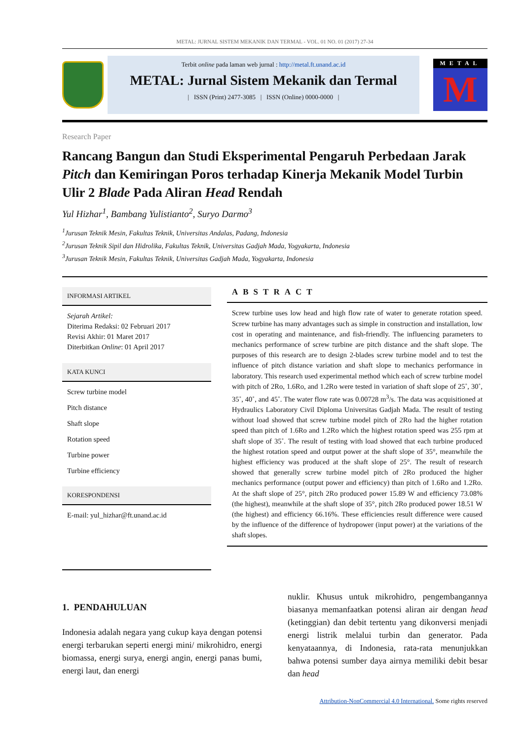METAL: JURNAL SISTEM MEKANIK DAN TERMAL - VOL. 01 NO. 01 (2017) 27-34
Terbit online pada laman web jurnal : http://metal.ft.unand.ac.id
METAL: Jurnal Sistem Mekanik dan Termal
| ISSN (Print) 2477-3085 | ISSN (Online) 0000-0000 |
METAL
M
Research Paper
Rancang Bangun dan Studi Eksperimental Pengaruh Perbedaan Jarak Pitch dan Kemiringan Poros terhadap Kinerja Mekanik Model Turbin Ulir 2 Blade Pada Aliran Head Rendah
Yul Hizhar<sup>1</sup>, Bambang Yulistianto<sup>2</sup>, Suryo Darmo<sup>3</sup>
<sup>1</sup> Jurusan Teknik Mesin, Fakultas Teknik, Universitas Andalas, Padang, Indonesia
<sup>2</sup> Jurusan Teknik Sipil dan Hidrolika, Fakultas Teknik, Universitas Gadjah Mada, Yogyakarta, Indonesia
<sup>3</sup> Jurusan Teknik Mesin, Fakultas Teknik, Universitas Gadjah Mada, Yogyakarta, Indonesia
INFORMASI ARTIKEL
Sejarah Artikel:
Diterima Redaksi: 02 Februari 2017
Revisi Akhir: 01 Maret 2017
Diterbitkan Online: 01 April 2017
KATA KUNCI
Screw turbine model
Pitch distance
Shaft slope
Rotation speed
Turbine power
Turbine efficiency
KORESPONDENSI
E-mail: yul_hizhar@ft.unand.ac.id
ABSTRACT
Screw turbine uses low head and high flow rate of water to generate rotation speed. Screw turbine has many advantages such as simple in construction and installation, low cost in operating and maintenance, and fish-friendly. The influencing parameters to mechanics performance of screw turbine are pitch distance and the shaft slope. The purposes of this research are to design 2-blades screw turbine model and to test the influence of pitch distance variation and shaft slope to mechanics performance in laboratory. This research used experimental method which each of screw turbine model with pitch of 2Ro, 1.6Ro, and 1.2Ro were tested in variation of shaft slope of 25˚, 30˚, 35˚, 40˚, and 45˚. The water flow rate was 0.00728 m<sup>3</sup>/s. The data was acquisitioned at Hydraulics Laboratory Civil Diploma Universitas Gadjah Mada. The result of testing without load showed that screw turbine model pitch of 2Ro had the higher rotation speed than pitch of 1.6Ro and 1.2Ro which the highest rotation speed was 255 rpm at shaft slope of 35˚. The result of testing with load showed that each turbine produced the highest rotation speed and output power at the shaft slope of 35°, meanwhile the highest efficiency was produced at the shaft slope of 25°. The result of research showed that generally screw turbine model pitch of 2Ro produced the higher mechanics performance (output power and efficiency) than pitch of 1.6Ro and 1.2Ro. At the shaft slope of 25°, pitch 2Ro produced power 15.89 W and efficiency 73.08% (the highest), meanwhile at the shaft slope of 35°, pitch 2Ro produced power 18.51 W (the highest) and efficiency 66.16%. These efficiencies result difference were caused by the influence of the difference of hydropower (input power) at the variations of the shaft slopes.
1. PENDAHULUAN
Indonesia adalah negara yang cukup kaya dengan potensi energi terbarukan seperti energi mini/ mikrohidro, energi biomassa, energi surya, energi angin, energi panas bumi, energi laut, dan energi
nuklir. Khusus untuk mikrohidro, pengembangannya biasanya memanfaatkan potensi aliran air dengan head (ketinggian) dan debit tertentu yang dikonversi menjadi energi listrik melalui turbin dan generator. Pada kenyataannya, di Indonesia, rata-rata menunjukkan bahwa potensi sumber daya airnya memiliki debit besar dan head
Attribution-NonCommercial 4.0 International. Some rights reserved